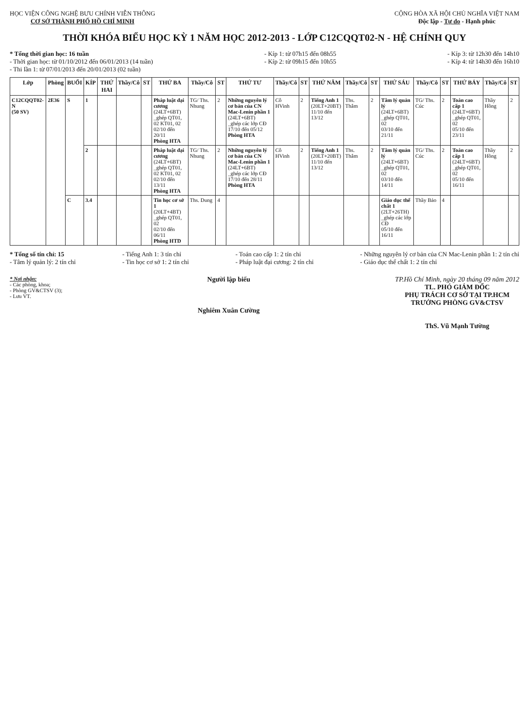HỌC VIỆN CÔNG NGHỆ BƯU CHÍNH VIỄN THÔNG
CƠ SỞ THÀNH PHỐ HỒ CHÍ MINH
CỘNG HÒA XÃ HỘI CHỦ NGHĨA VIỆT NAM
Độc lập - Tự do - Hạnh phúc
THỜI KHÓA BIỂU HỌC KỲ 1 NĂM HỌC 2012-2013 - LỚP C12CQQT02-N - HỆ CHÍNH QUY
* Tổng thời gian học: 16 tuần
- Thời gian học: từ 01/10/2012 đến 06/01/2013 (14 tuần)
- Thi lần 1: từ 07/01/2013 đến 20/01/2013 (02 tuần)
- Kíp 1: từ 07h15 đến 08h55
- Kíp 2: từ 09h15 đến 10h55
- Kíp 3: từ 12h30 đến 14h10
- Kíp 4: từ 14h30 đến 16h10
| Lớp | Phòng | BUỔI | KÍP | THỨ HAI | Thầy/Cô | ST | THỨ BA | Thầy/Cô | ST | THỨ TƯ | Thầy/Cô | ST | THỨ NĂM | Thầy/Cô | ST | THỨ SÁU | Thầy/Cô | ST | THỨ BẢY | Thầy/Cô | ST |
| --- | --- | --- | --- | --- | --- | --- | --- | --- | --- | --- | --- | --- | --- | --- | --- | --- | --- | --- | --- | --- | --- |
| C12CQQT02-N (50 SV) | 2E36 | S | 1 | | | | Pháp luật đại cương (24LT+6BT) _ghép QT01, 02 KT01, 02 02/10 đến 20/11 Phòng HTA | TG/ Ths. Nhung | 2 | Những nguyên lý cơ bản của CN Mac-Lenin phần 1 (24LT+6BT) _ghép các lớp CĐ 17/10 đến 05/12 Phòng HTA | Cô HVinh | 2 | Tiếng Anh 1 (20LT+20BT) 11/10 đến 13/12 | Ths. Thắm | 2 | Tâm lý quản lý (24LT+6BT) _ghép QT01, 02 03/10 đến 21/11 | TG/ Ths. Cúc | 2 | Toán cao cấp 1 (24LT+6BT) _ghép QT01, 02 05/10 đến 23/11 | Thầy Hồng | 2 |
| | | | 2 | | | | Pháp luật đại cương (24LT+6BT) _ghép QT01, 02 KT01, 02 02/10 đến 13/11 Phòng HTA | TG/ Ths. Nhung | 2 | Những nguyên lý cơ bản của CN Mac-Lenin phần 1 (24LT+6BT) _ghép các lớp CĐ 17/10 đến 28/11 Phòng HTA | Cô HVinh | 2 | Tiếng Anh 1 (20LT+20BT) 11/10 đến 13/12 | Ths. Thắm | 2 | Tâm lý quản lý (24LT+6BT) _ghép QT01, 02 03/10 đến 14/11 | TG/ Ths. Cúc | 2 | Toán cao cấp 1 (24LT+6BT) _ghép QT01, 02 05/10 đến 16/11 | Thầy Hồng | 2 |
| | | C | 3.4 | | | | Tin học cơ sở 1 (20LT+4BT) _ghép QT01, 02 02/10 đến 06/11 Phòng HTD | Ths. Dung | 4 | | | | | | | Giáo dục thể chất 1 (2LT+26TH) _ghép các lớp CĐ 05/10 đến 16/11 | Thầy Bảo | 4 | | | |
* Tổng số tín chỉ: 15
- Tâm lý quản lý: 2 tín chỉ
- Tiếng Anh 1: 3 tín chỉ
- Tin học cơ sở 1: 2 tín chỉ
- Toán cao cấp 1: 2 tín chỉ
- Pháp luật đại cương: 2 tín chỉ
- Những nguyên lý cơ bản của CN Mac-Lenin phần 1: 2 tín chỉ
- Giáo dục thể chất 1: 2 tín chỉ
* Nơi nhận:
- Các phòng, khoa;
- Phòng GV&CTSV (3);
- Lưu VT.
Người lập biểu
Nghiêm Xuân Cường
TP.Hồ Chí Minh, ngày 20 tháng 09 năm 2012
TL. PHÓ GIÁM ĐỐC
PHỤ TRÁCH CƠ SỞ TẠI TP.HCM
TRƯỞNG PHÒNG GV&CTSV
ThS. Vũ Mạnh Tường